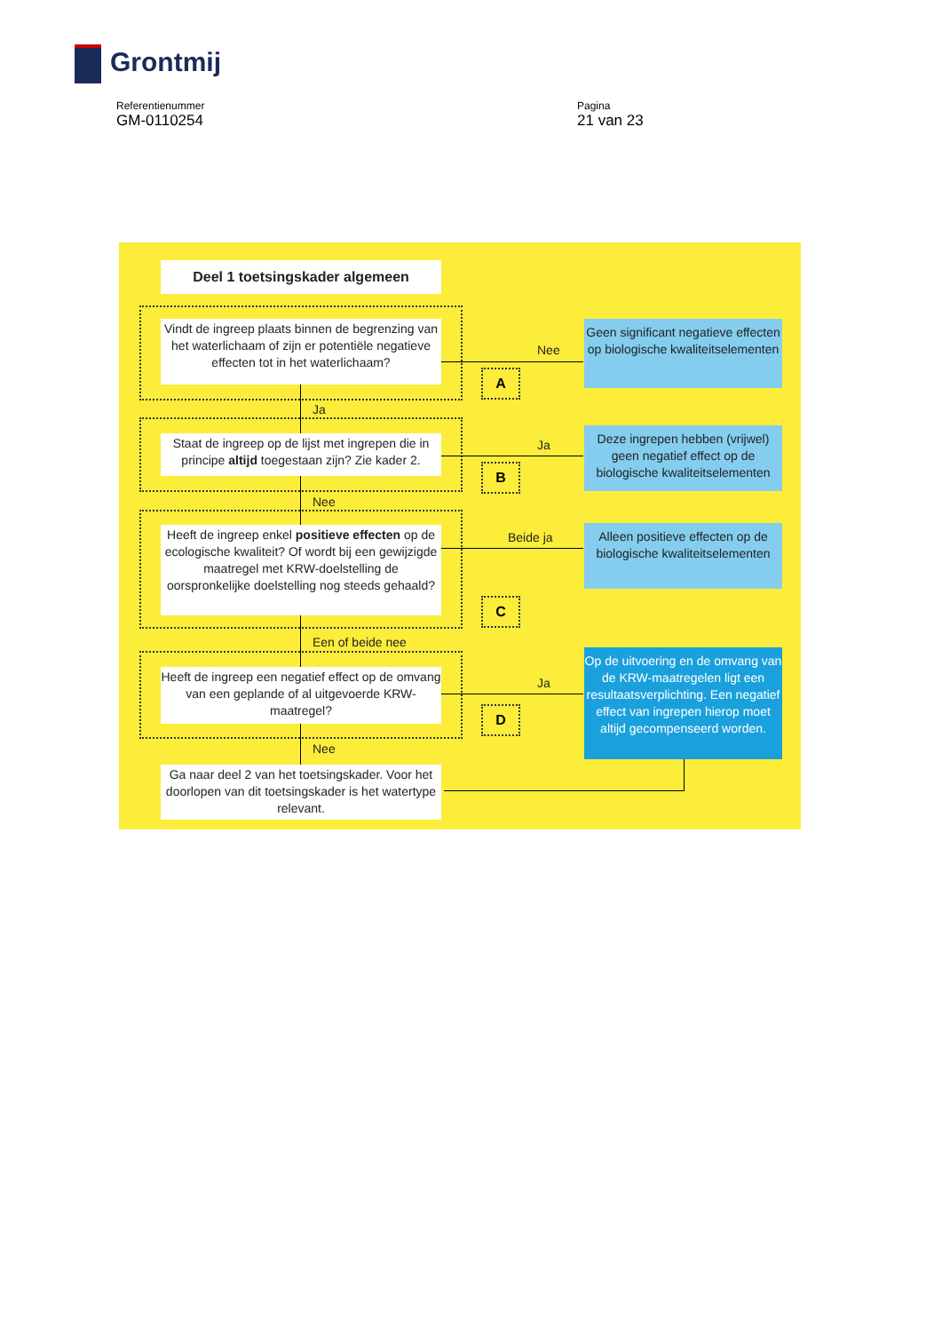Grontmij
Referentienummer
GM-0110254
Pagina
21 van 23
Deel 1 toetsingskader algemeen
Vindt de ingreep plaats binnen de begrenzing van het waterlichaam of zijn er potentiële negatieve effecten tot in het waterlichaam?
Nee
A
Geen significant negatieve effecten op biologische kwaliteitselementen
Ja
Staat de ingreep op de lijst met ingrepen die in principe altijd toegestaan zijn? Zie kader 2.
Ja
B
Deze ingrepen hebben (vrijwel) geen negatief effect op de biologische kwaliteitselementen
Nee
Heeft de ingreep enkel positieve effecten op de ecologische kwaliteit? Of wordt bij een gewijzigde maatregel met KRW-doelstelling de oorspronkelijke doelstelling nog steeds gehaald?
Beide ja
C
Alleen positieve effecten op de biologische kwaliteitselementen
Een of beide nee
Heeft de ingreep een negatief effect op de omvang van een geplande of al uitgevoerde KRW-maatregel?
Ja
D
Op de uitvoering en de omvang van de KRW-maatregelen ligt een resultaatsverplichting. Een negatief effect van ingrepen hierop moet altijd gecompenseerd worden.
Nee
Ga naar deel 2 van het toetsingskader. Voor het doorlopen van dit toetsingskader is het watertype relevant.